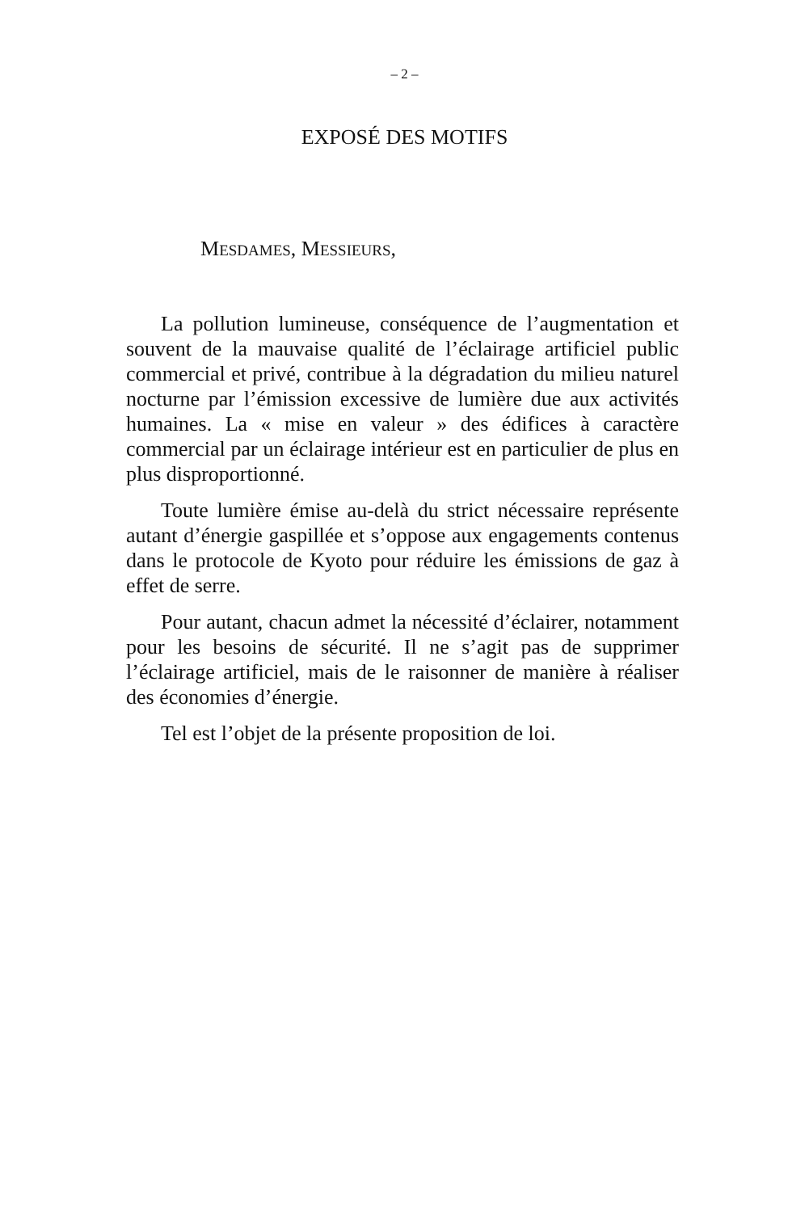– 2 –
EXPOSÉ DES MOTIFS
MESDAMES, MESSIEURS,
La pollution lumineuse, conséquence de l’augmentation et souvent de la mauvaise qualité de l’éclairage artificiel public commercial et privé, contribue à la dégradation du milieu naturel nocturne par l’émission excessive de lumière due aux activités humaines. La « mise en valeur » des édifices à caractère commercial par un éclairage intérieur est en particulier de plus en plus disproportionné.
Toute lumière émise au-delà du strict nécessaire représente autant d’énergie gaspillée et s’oppose aux engagements contenus dans le protocole de Kyoto pour réduire les émissions de gaz à effet de serre.
Pour autant, chacun admet la nécessité d’éclairer, notamment pour les besoins de sécurité. Il ne s’agit pas de supprimer l’éclairage artificiel, mais de le raisonner de manière à réaliser des économies d’énergie.
Tel est l’objet de la présente proposition de loi.